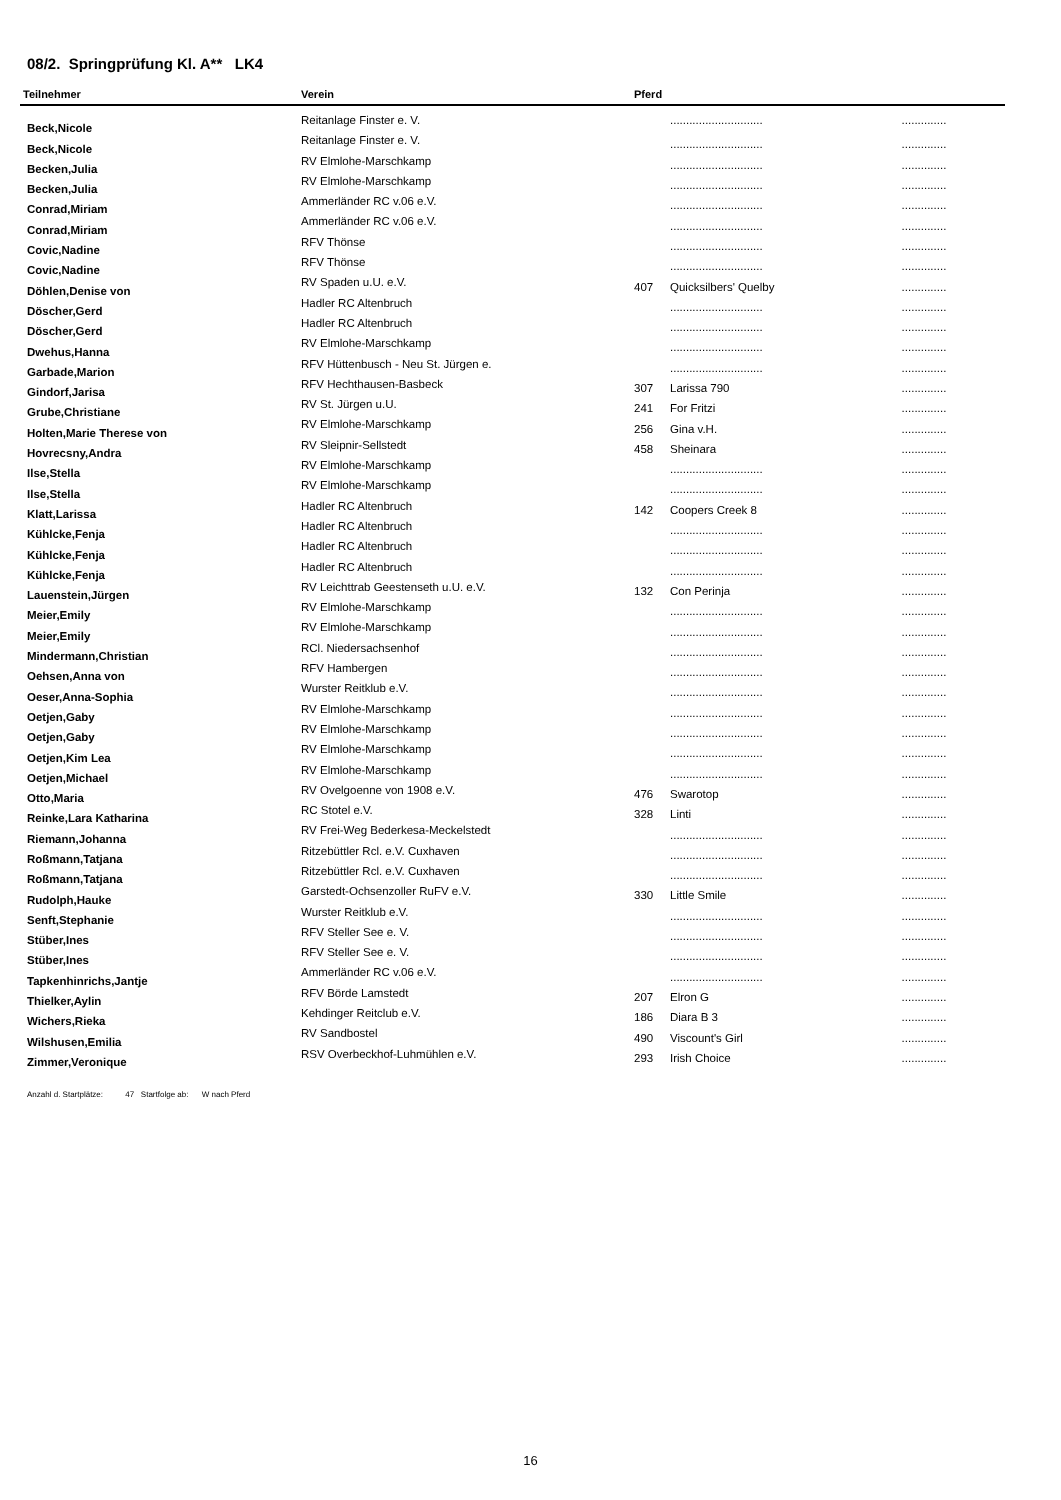08/2. Springprüfung Kl. A** LK4
| Teilnehmer | Verein | Pferd | | |
| --- | --- | --- | --- | --- |
| Beck,Nicole | Reitanlage Finster e. V. | | ............................. | .............. |
| Beck,Nicole | Reitanlage Finster e. V. | | ............................. | .............. |
| Becken,Julia | RV Elmlohe-Marschkamp | | ............................. | .............. |
| Becken,Julia | RV Elmlohe-Marschkamp | | ............................. | .............. |
| Conrad,Miriam | Ammerländer RC v.06 e.V. | | ............................. | .............. |
| Conrad,Miriam | Ammerländer RC v.06 e.V. | | ............................. | .............. |
| Covic,Nadine | RFV Thönse | | ............................. | .............. |
| Covic,Nadine | RFV Thönse | | ............................. | .............. |
| Döhlen,Denise von | RV Spaden u.U. e.V. | 407 | Quicksilbers' Quelby | .............. |
| Döscher,Gerd | Hadler RC Altenbruch | | ............................. | .............. |
| Döscher,Gerd | Hadler RC Altenbruch | | ............................. | .............. |
| Dwehus,Hanna | RV Elmlohe-Marschkamp | | ............................. | .............. |
| Garbade,Marion | RFV Hüttenbusch - Neu St. Jürgen e. | | ............................. | .............. |
| Gindorf,Jarisa | RFV Hechthausen-Basbeck | 307 | Larissa 790 | .............. |
| Grube,Christiane | RV St. Jürgen u.U. | 241 | For Fritzi | .............. |
| Holten,Marie Therese von | RV Elmlohe-Marschkamp | 256 | Gina v.H. | .............. |
| Hovrecsny,Andra | RV Sleipnir-Sellstedt | 458 | Sheinara | .............. |
| Ilse,Stella | RV Elmlohe-Marschkamp | | ............................. | .............. |
| Ilse,Stella | RV Elmlohe-Marschkamp | | ............................. | .............. |
| Klatt,Larissa | Hadler RC Altenbruch | 142 | Coopers Creek 8 | .............. |
| Kühlcke,Fenja | Hadler RC Altenbruch | | ............................. | .............. |
| Kühlcke,Fenja | Hadler RC Altenbruch | | ............................. | .............. |
| Kühlcke,Fenja | Hadler RC Altenbruch | | ............................. | .............. |
| Lauenstein,Jürgen | RV Leichttrab Geestenseth u.U. e.V. | 132 | Con Perinja | .............. |
| Meier,Emily | RV Elmlohe-Marschkamp | | ............................. | .............. |
| Meier,Emily | RV Elmlohe-Marschkamp | | ............................. | .............. |
| Mindermann,Christian | RCl. Niedersachsenhof | | ............................. | .............. |
| Oehsen,Anna von | RFV Hambergen | | ............................. | .............. |
| Oeser,Anna-Sophia | Wurster Reitklub e.V. | | ............................. | .............. |
| Oetjen,Gaby | RV Elmlohe-Marschkamp | | ............................. | .............. |
| Oetjen,Gaby | RV Elmlohe-Marschkamp | | ............................. | .............. |
| Oetjen,Kim Lea | RV Elmlohe-Marschkamp | | ............................. | .............. |
| Oetjen,Michael | RV Elmlohe-Marschkamp | | ............................. | .............. |
| Otto,Maria | RV Ovelgoenne von 1908 e.V. | 476 | Swarotop | .............. |
| Reinke,Lara Katharina | RC Stotel e.V. | 328 | Linti | .............. |
| Riemann,Johanna | RV Frei-Weg Bederkesa-Meckelstedt | | ............................. | .............. |
| Roßmann,Tatjana | Ritzebüttler Rcl. e.V. Cuxhaven | | ............................. | .............. |
| Roßmann,Tatjana | Ritzebüttler Rcl. e.V. Cuxhaven | | ............................. | .............. |
| Rudolph,Hauke | Garstedt-Ochsenzoller RuFV e.V. | 330 | Little Smile | .............. |
| Senft,Stephanie | Wurster Reitklub e.V. | | ............................. | .............. |
| Stüber,Ines | RFV Steller See e. V. | | ............................. | .............. |
| Stüber,Ines | RFV Steller See e. V. | | ............................. | .............. |
| Tapkenhinrichs,Jantje | Ammerländer RC v.06 e.V. | | ............................. | .............. |
| Thielker,Aylin | RFV Börde Lamstedt | 207 | Elron G | .............. |
| Wichers,Rieka | Kehdinger Reitclub e.V. | 186 | Diara B 3 | .............. |
| Wilshusen,Emilia | RV Sandbostel | 490 | Viscount's Girl | .............. |
| Zimmer,Veronique | RSV Overbeckhof-Luhmühlen e.V. | 293 | Irish Choice | .............. |
Anzahl d. Startplätze: 47 Startfolge ab: W nach Pferd
16